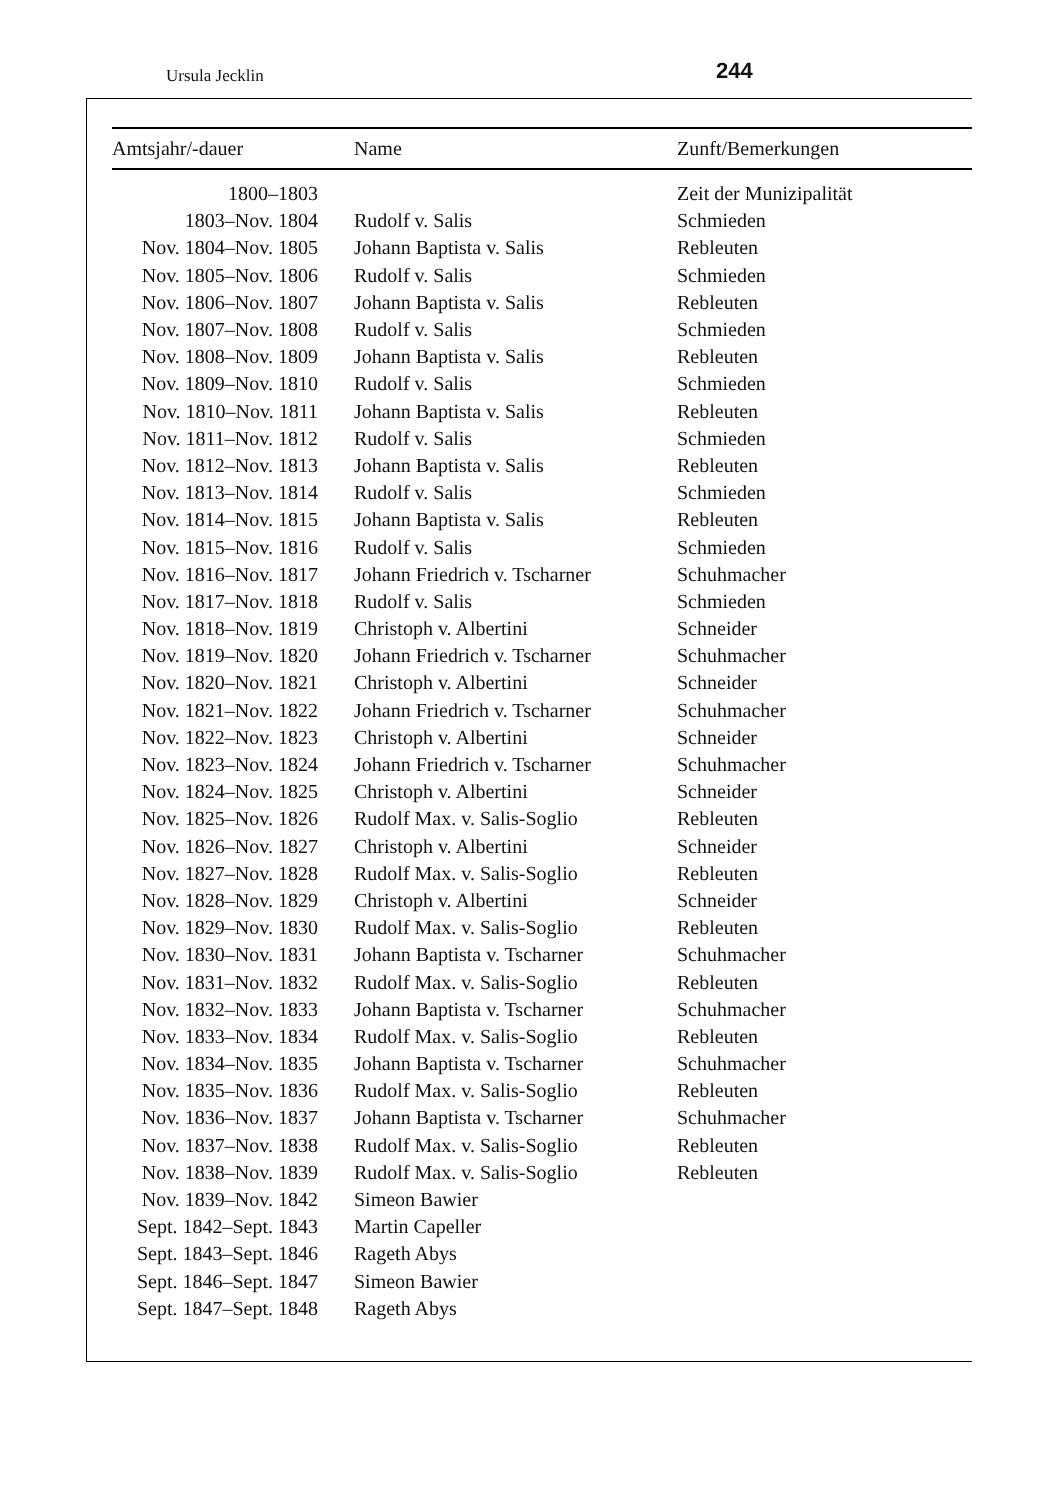Ursula Jecklin 244
| Amtsjahr/-dauer | Name | Zunft/Bemerkungen |
| --- | --- | --- |
| 1800–1803 | | Zeit der Munizipalität |
| 1803–Nov. 1804 | Rudolf v. Salis | Schmieden |
| Nov. 1804–Nov. 1805 | Johann Baptista v. Salis | Rebleuten |
| Nov. 1805–Nov. 1806 | Rudolf v. Salis | Schmieden |
| Nov. 1806–Nov. 1807 | Johann Baptista v. Salis | Rebleuten |
| Nov. 1807–Nov. 1808 | Rudolf v. Salis | Schmieden |
| Nov. 1808–Nov. 1809 | Johann Baptista v. Salis | Rebleuten |
| Nov. 1809–Nov. 1810 | Rudolf v. Salis | Schmieden |
| Nov. 1810–Nov. 1811 | Johann Baptista v. Salis | Rebleuten |
| Nov. 1811–Nov. 1812 | Rudolf v. Salis | Schmieden |
| Nov. 1812–Nov. 1813 | Johann Baptista v. Salis | Rebleuten |
| Nov. 1813–Nov. 1814 | Rudolf v. Salis | Schmieden |
| Nov. 1814–Nov. 1815 | Johann Baptista v. Salis | Rebleuten |
| Nov. 1815–Nov. 1816 | Rudolf v. Salis | Schmieden |
| Nov. 1816–Nov. 1817 | Johann Friedrich v. Tscharner | Schuhmacher |
| Nov. 1817–Nov. 1818 | Rudolf v. Salis | Schmieden |
| Nov. 1818–Nov. 1819 | Christoph v. Albertini | Schneider |
| Nov. 1819–Nov. 1820 | Johann Friedrich v. Tscharner | Schuhmacher |
| Nov. 1820–Nov. 1821 | Christoph v. Albertini | Schneider |
| Nov. 1821–Nov. 1822 | Johann Friedrich v. Tscharner | Schuhmacher |
| Nov. 1822–Nov. 1823 | Christoph v. Albertini | Schneider |
| Nov. 1823–Nov. 1824 | Johann Friedrich v. Tscharner | Schuhmacher |
| Nov. 1824–Nov. 1825 | Christoph v. Albertini | Schneider |
| Nov. 1825–Nov. 1826 | Rudolf Max. v. Salis-Soglio | Rebleuten |
| Nov. 1826–Nov. 1827 | Christoph v. Albertini | Schneider |
| Nov. 1827–Nov. 1828 | Rudolf Max. v. Salis-Soglio | Rebleuten |
| Nov. 1828–Nov. 1829 | Christoph v. Albertini | Schneider |
| Nov. 1829–Nov. 1830 | Rudolf Max. v. Salis-Soglio | Rebleuten |
| Nov. 1830–Nov. 1831 | Johann Baptista v. Tscharner | Schuhmacher |
| Nov. 1831–Nov. 1832 | Rudolf Max. v. Salis-Soglio | Rebleuten |
| Nov. 1832–Nov. 1833 | Johann Baptista v. Tscharner | Schuhmacher |
| Nov. 1833–Nov. 1834 | Rudolf Max. v. Salis-Soglio | Rebleuten |
| Nov. 1834–Nov. 1835 | Johann Baptista v. Tscharner | Schuhmacher |
| Nov. 1835–Nov. 1836 | Rudolf Max. v. Salis-Soglio | Rebleuten |
| Nov. 1836–Nov. 1837 | Johann Baptista v. Tscharner | Schuhmacher |
| Nov. 1837–Nov. 1838 | Rudolf Max. v. Salis-Soglio | Rebleuten |
| Nov. 1838–Nov. 1839 | Rudolf Max. v. Salis-Soglio | Rebleuten |
| Nov. 1839–Nov. 1842 | Simeon Bawier | |
| Sept. 1842–Sept. 1843 | Martin Capeller | |
| Sept. 1843–Sept. 1846 | Rageth Abys | |
| Sept. 1846–Sept. 1847 | Simeon Bawier | |
| Sept. 1847–Sept. 1848 | Rageth Abys | |